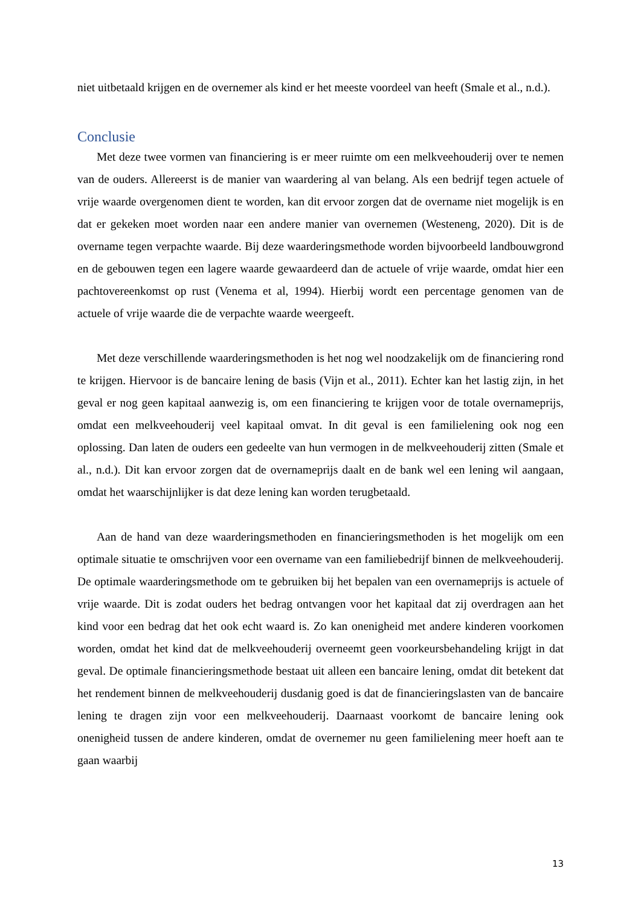niet uitbetaald krijgen en de overnemer als kind er het meeste voordeel van heeft (Smale et al., n.d.).
Conclusie
Met deze twee vormen van financiering is er meer ruimte om een melkveehouderij over te nemen van de ouders. Allereerst is de manier van waardering al van belang. Als een bedrijf tegen actuele of vrije waarde overgenomen dient te worden, kan dit ervoor zorgen dat de overname niet mogelijk is en dat er gekeken moet worden naar een andere manier van overnemen (Westeneng, 2020). Dit is de overname tegen verpachte waarde. Bij deze waarderingsmethode worden bijvoorbeeld landbouwgrond en de gebouwen tegen een lagere waarde gewaardeerd dan de actuele of vrije waarde, omdat hier een pachtovereenkomst op rust (Venema et al, 1994). Hierbij wordt een percentage genomen van de actuele of vrije waarde die de verpachte waarde weergeeft.
Met deze verschillende waarderingsmethoden is het nog wel noodzakelijk om de financiering rond te krijgen. Hiervoor is de bancaire lening de basis (Vijn et al., 2011). Echter kan het lastig zijn, in het geval er nog geen kapitaal aanwezig is, om een financiering te krijgen voor de totale overnameprijs, omdat een melkveehouderij veel kapitaal omvat. In dit geval is een familielening ook nog een oplossing. Dan laten de ouders een gedeelte van hun vermogen in de melkveehouderij zitten (Smale et al., n.d.). Dit kan ervoor zorgen dat de overnameprijs daalt en de bank wel een lening wil aangaan, omdat het waarschijnlijker is dat deze lening kan worden terugbetaald.
Aan de hand van deze waarderingsmethoden en financieringsmethoden is het mogelijk om een optimale situatie te omschrijven voor een overname van een familiebedrijf binnen de melkveehouderij. De optimale waarderingsmethode om te gebruiken bij het bepalen van een overnameprijs is actuele of vrije waarde. Dit is zodat ouders het bedrag ontvangen voor het kapitaal dat zij overdragen aan het kind voor een bedrag dat het ook echt waard is. Zo kan onenigheid met andere kinderen voorkomen worden, omdat het kind dat de melkveehouderij overneemt geen voorkeursbehandeling krijgt in dat geval. De optimale financieringsmethode bestaat uit alleen een bancaire lening, omdat dit betekent dat het rendement binnen de melkveehouderij dusdanig goed is dat de financieringslasten van de bancaire lening te dragen zijn voor een melkveehouderij. Daarnaast voorkomt de bancaire lening ook onenigheid tussen de andere kinderen, omdat de overnemer nu geen familielening meer hoeft aan te gaan waarbij
13